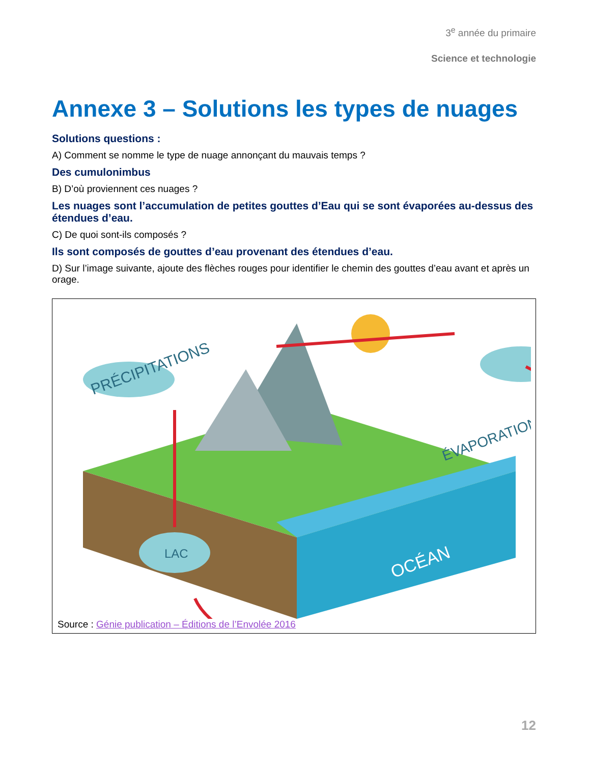3<sup>e</sup> année du primaire
Science et technologie
Annexe 3 – Solutions les types de nuages
Solutions questions :
A) Comment se nomme le type de nuage annonçant du mauvais temps ?
Des cumulonimbus
B) D’où proviennent ces nuages ?
Les nuages sont l’accumulation de petites gouttes d’Eau qui se sont évaporées au-dessus des étendues d’eau.
C) De quoi sont-ils composés ?
Ils sont composés de gouttes d’eau provenant des étendues d’eau.
D) Sur l’image suivante, ajoute des flèches rouges pour identifier le chemin des gouttes d’eau avant et après un orage.
PRÉCIPITATIONS
ÉVAPORATION
OCÉAN
LAC
Source : Génie publication – Éditions de l’Envolée 2016
12